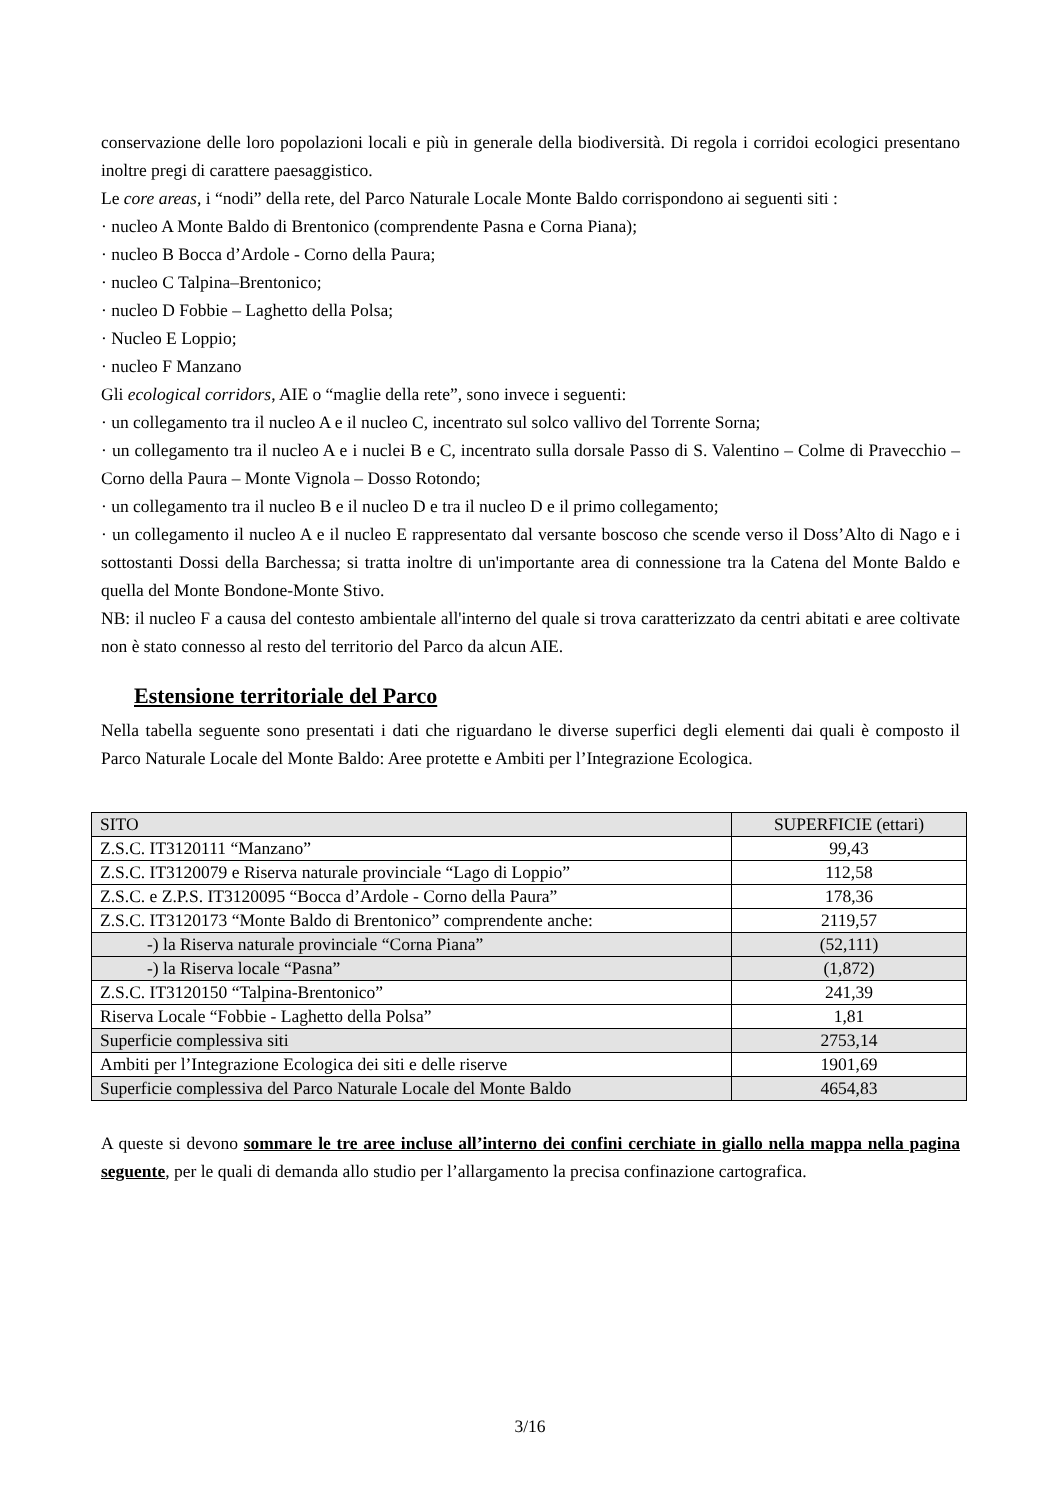conservazione delle loro popolazioni locali e più in generale della biodiversità. Di regola i corridoi ecologici presentano inoltre pregi di carattere paesaggistico.
Le core areas, i “nodi” della rete, del Parco Naturale Locale Monte Baldo corrispondono ai seguenti siti :
· nucleo A Monte Baldo di Brentonico (comprendente Pasna e Corna Piana);
· nucleo B Bocca d’Ardole - Corno della Paura;
· nucleo C Talpina–Brentonico;
· nucleo D Fobbie – Laghetto della Polsa;
· Nucleo E Loppio;
· nucleo F Manzano
Gli ecological corridors, AIE o “maglie della rete”, sono invece i seguenti:
· un collegamento tra il nucleo A e il nucleo C, incentrato sul solco vallivo del Torrente Sorna;
· un collegamento tra il nucleo A e i nuclei B e C, incentrato sulla dorsale Passo di S. Valentino – Colme di Pravecchio – Corno della Paura – Monte Vignola – Dosso Rotondo;
· un collegamento tra il nucleo B e il nucleo D e tra il nucleo D e il primo collegamento;
· un collegamento il nucleo A e il nucleo E rappresentato dal versante boscoso che scende verso il Doss’Alto di Nago e i sottostanti Dossi della Barchessa; si tratta inoltre di un'importante area di connessione tra la Catena del Monte Baldo e quella del Monte Bondone-Monte Stivo.
NB: il nucleo F a causa del contesto ambientale all'interno del quale si trova caratterizzato da centri abitati e aree coltivate non è stato connesso al resto del territorio del Parco da alcun AIE.
Estensione territoriale del Parco
Nella tabella seguente sono presentati i dati che riguardano le diverse superfici degli elementi dai quali è composto il Parco Naturale Locale del Monte Baldo: Aree protette e Ambiti per l’Integrazione Ecologica.
| SITO | SUPERFICIE (ettari) |
| Z.S.C. IT3120111 “Manzano” | 99,43 |
| Z.S.C. IT3120079 e Riserva naturale provinciale “Lago di Loppio” | 112,58 |
| Z.S.C. e Z.P.S. IT3120095 “Bocca d’Ardole - Corno della Paura” | 178,36 |
| Z.S.C. IT3120173 “Monte Baldo di Brentonico” comprendente anche: | 2119,57 |
| -) la Riserva naturale provinciale “Corna Piana” | (52,111) |
| -) la Riserva locale “Pasna” | (1,872) |
| Z.S.C. IT3120150 “Talpina-Brentonico” | 241,39 |
| Riserva Locale “Fobbie - Laghetto della Polsa” | 1,81 |
| Superficie complessiva siti | 2753,14 |
| Ambiti per l’Integrazione Ecologica dei siti e delle riserve | 1901,69 |
| Superficie complessiva del Parco Naturale Locale del Monte Baldo | 4654,83 |
A queste si devono sommare le tre aree incluse all’interno dei confini cerchiate in giallo nella mappa nella pagina seguente, per le quali di demanda allo studio per l’allargamento la precisa confinazione cartografica.
3/16